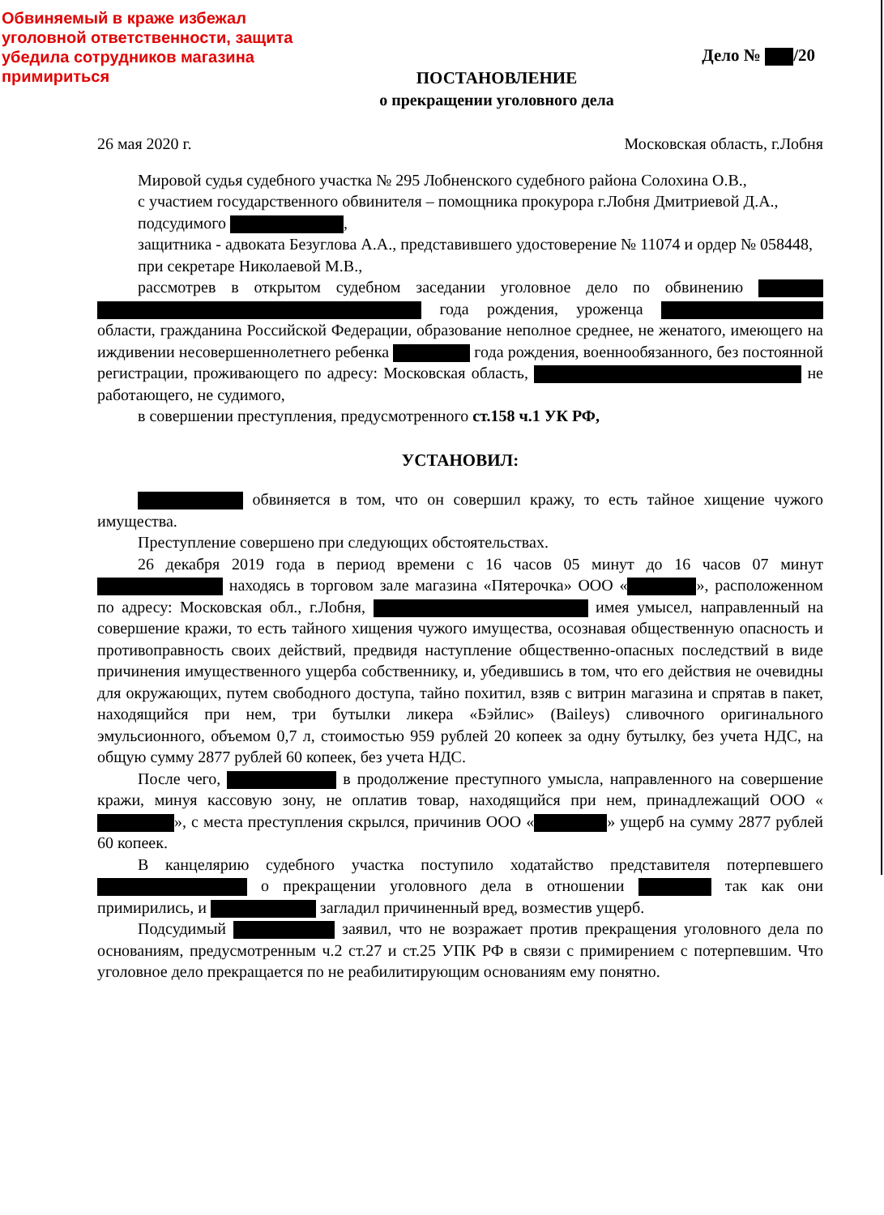Обвиняемый в краже избежал уголовной ответственности, защита убедила сотрудников магазина примириться
Дело № /20
ПОСТАНОВЛЕНИЕ
о прекращении уголовного дела
26 мая 2020 г. Московская область, г.Лобня
Мировой судья судебного участка № 295 Лобненского судебного района Солохина О.В.,
с участием государственного обвинителя – помощника прокурора г.Лобня Дмитриевой Д.А.,
подсудимого ,
защитника - адвоката Безуглова А.А., представившего удостоверение № 11074 и ордер № 058448,
при секретаре Николаевой М.В.,
рассмотрев в открытом судебном заседании уголовное дело по обвинению года рождения, уроженца области, гражданина Российской Федерации, образование неполное среднее, не женатого, имеющего на иждивении несовершеннолетнего ребенка года рождения, военнообязанного, без постоянной регистрации, проживающего по адресу: Московская область, не работающего, не судимого,
в совершении преступления, предусмотренного ст.158 ч.1 УК РФ,
УСТАНОВИЛ:
обвиняется в том, что он совершил кражу, то есть тайное хищение чужого имущества.
Преступление совершено при следующих обстоятельствах.
26 декабря 2019 года в период времени с 16 часов 05 минут до 16 часов 07 минут находясь в торговом зале магазина «Пятерочка» ООО « », расположенном по адресу: Московская обл., г.Лобня, имея умысел, направленный на совершение кражи, то есть тайного хищения чужого имущества, осознавая общественную опасность и противоправность своих действий, предвидя наступление общественно-опасных последствий в виде причинения имущественного ущерба собственнику, и, убедившись в том, что его действия не очевидны для окружающих, путем свободного доступа, тайно похитил, взяв с витрин магазина и спрятав в пакет, находящийся при нем, три бутылки ликера «Бэйлис» (Baileys) сливочного оригинального эмульсионного, объемом 0,7 л, стоимостью 959 рублей 20 копеек за одну бутылку, без учета НДС, на общую сумму 2877 рублей 60 копеек, без учета НДС.
После чего, в продолжение преступного умысла, направленного на совершение кражи, минуя кассовую зону, не оплатив товар, находящийся при нем, принадлежащий ООО « », с места преступления скрылся, причинив ООО « » ущерб на сумму 2877 рублей 60 копеек.
В канцелярию судебного участка поступило ходатайство представителя потерпевшего о прекращении уголовного дела в отношении так как они примирились, и загладил причиненный вред, возместив ущерб.
Подсудимый заявил, что не возражает против прекращения уголовного дела по основаниям, предусмотренным ч.2 ст.27 и ст.25 УПК РФ в связи с примирением с потерпевшим. Что уголовное дело прекращается по не реабилитирующим основаниям ему понятно.